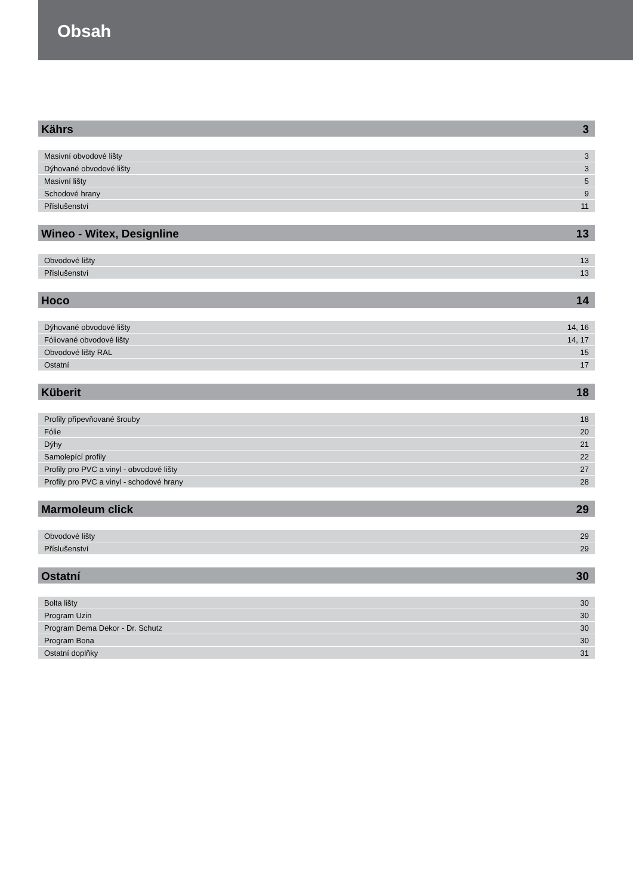Obsah
Kährs 3
| Masivní obvodové lišty | 3 |
| Dýhované obvodové lišty | 3 |
| Masivní lišty | 5 |
| Schodové hrany | 9 |
| Příslušenství | 11 |
Wineo - Witex, Designline 13
| Obvodové lišty | 13 |
| Příslušenství | 13 |
Hoco 14
| Dýhované obvodové lišty | 14, 16 |
| Fóliované obvodové lišty | 14, 17 |
| Obvodové lišty RAL | 15 |
| Ostatní | 17 |
Küberit 18
| Profily připevňované šrouby | 18 |
| Fólie | 20 |
| Dýhy | 21 |
| Samolepící profily | 22 |
| Profily pro PVC a vinyl - obvodové lišty | 27 |
| Profily pro PVC a vinyl - schodové hrany | 28 |
Marmoleum click 29
| Obvodové lišty | 29 |
| Příslušenství | 29 |
Ostatní 30
| Bolta lišty | 30 |
| Program Uzin | 30 |
| Program Dema Dekor - Dr. Schutz | 30 |
| Program Bona | 30 |
| Ostatní doplňky | 31 |